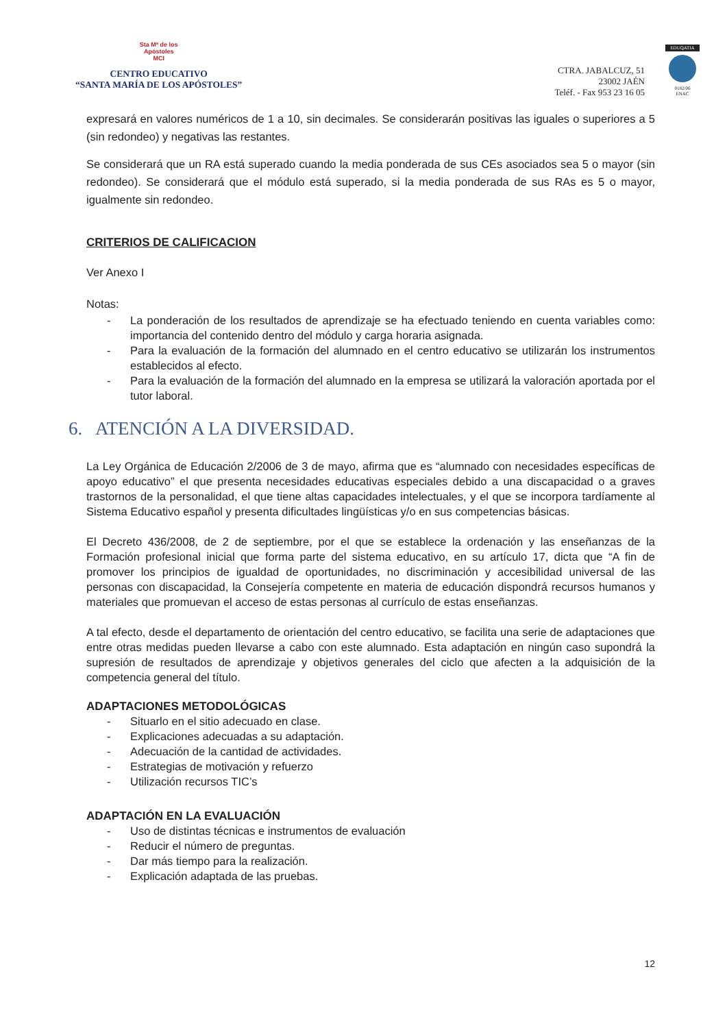Sta Mª de los
Apóstoles
MCI
CENTRO EDUCATIVO
“SANTA MARÍA DE LOS APÓSTOLES”
CTRA. JABALCUZ, 51
23002 JAÉN
Teléf. - Fax 953 23 16 05
EDUQATIA
0182/06
ENAC
expresará en valores numéricos de 1 a 10, sin decimales. Se considerarán positivas las iguales o superiores a 5 (sin redondeo) y negativas las restantes.
Se considerará que un RA está superado cuando la media ponderada de sus CEs asociados sea 5 o mayor (sin redondeo). Se considerará que el módulo está superado, si la media ponderada de sus RAs es 5 o mayor, igualmente sin redondeo.
CRITERIOS DE CALIFICACION
Ver Anexo I
Notas:
- La ponderación de los resultados de aprendizaje se ha efectuado teniendo en cuenta variables como: importancia del contenido dentro del módulo y carga horaria asignada.
- Para la evaluación de la formación del alumnado en el centro educativo se utilizarán los instrumentos establecidos al efecto.
- Para la evaluación de la formación del alumnado en la empresa se utilizará la valoración aportada por el tutor laboral.
6. ATENCIÓN A LA DIVERSIDAD.
La Ley Orgánica de Educación 2/2006 de 3 de mayo, afirma que es “alumnado con necesidades específicas de apoyo educativo” el que presenta necesidades educativas especiales debido a una discapacidad o a graves trastornos de la personalidad, el que tiene altas capacidades intelectuales, y el que se incorpora tardíamente al Sistema Educativo español y presenta dificultades lingüísticas y/o en sus competencias básicas.
El Decreto 436/2008, de 2 de septiembre, por el que se establece la ordenación y las enseñanzas de la Formación profesional inicial que forma parte del sistema educativo, en su artículo 17, dicta que “A fin de promover los principios de igualdad de oportunidades, no discriminación y accesibilidad universal de las personas con discapacidad, la Consejería competente en materia de educación dispondrá recursos humanos y materiales que promuevan el acceso de estas personas al currículo de estas enseñanzas.
A tal efecto, desde el departamento de orientación del centro educativo, se facilita una serie de adaptaciones que entre otras medidas pueden llevarse a cabo con este alumnado. Esta adaptación en ningún caso supondrá la supresión de resultados de aprendizaje y objetivos generales del ciclo que afecten a la adquisición de la competencia general del título.
ADAPTACIONES METODOLÓGICAS
- Situarlo en el sitio adecuado en clase.
- Explicaciones adecuadas a su adaptación.
- Adecuación de la cantidad de actividades.
- Estrategias de motivación y refuerzo
- Utilización recursos TIC’s
ADAPTACIÓN EN LA EVALUACIÓN
- Uso de distintas técnicas e instrumentos de evaluación
- Reducir el número de preguntas.
- Dar más tiempo para la realización.
- Explicación adaptada de las pruebas.
12